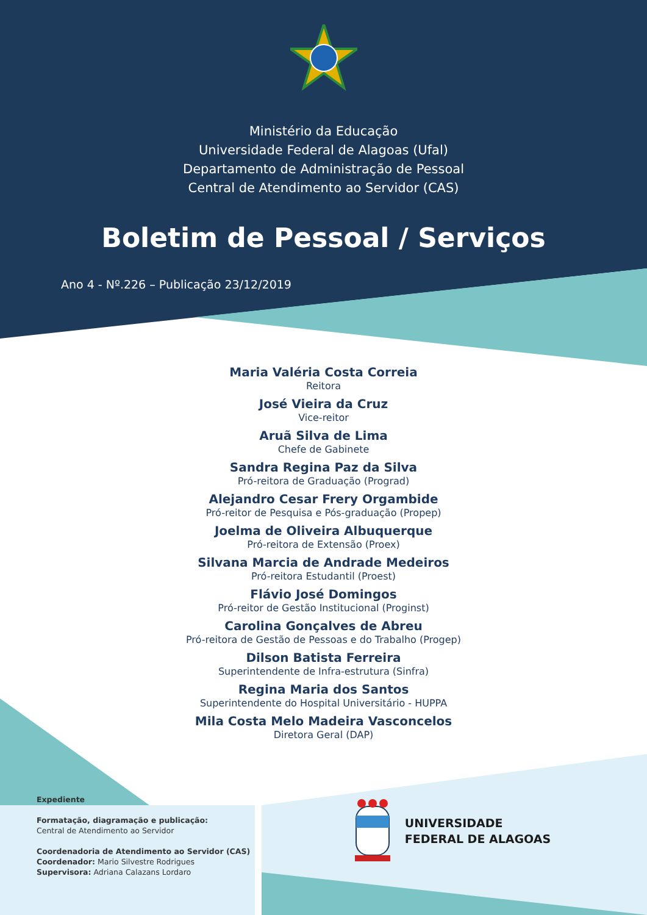Ministério da Educação
Universidade Federal de Alagoas (Ufal)
Departamento de Administração de Pessoal
Central de Atendimento ao Servidor (CAS)
Boletim de Pessoal / Serviços
Ano 4 - Nº.226 – Publicação 23/12/2019
Maria Valéria Costa Correia
Reitora
José Vieira da Cruz
Vice-reitor
Aruã Silva de Lima
Chefe de Gabinete
Sandra Regina Paz da Silva
Pró-reitora de Graduação (Prograd)
Alejandro Cesar Frery Orgambide
Pró-reitor de Pesquisa e Pós-graduação (Propep)
Joelma de Oliveira Albuquerque
Pró-reitora de Extensão (Proex)
Silvana Marcia de Andrade Medeiros
Pró-reitora Estudantil (Proest)
Flávio José Domingos
Pró-reitor de Gestão Institucional (Proginst)
Carolina Gonçalves de Abreu
Pró-reitora de Gestão de Pessoas e do Trabalho (Progep)
Dilson Batista Ferreira
Superintendente de Infra-estrutura (Sinfra)
Regina Maria dos Santos
Superintendente do Hospital Universitário - HUPPA
Mila Costa Melo Madeira Vasconcelos
Diretora Geral (DAP)
Expediente
Formatação, diagramação e publicação:
Central de Atendimento ao Servidor
Coordenadoria de Atendimento ao Servidor (CAS)
Coordenador: Mario Silvestre Rodrigues
Supervisora: Adriana Calazans Lordaro
UNIVERSIDADE
FEDERAL DE ALAGOAS